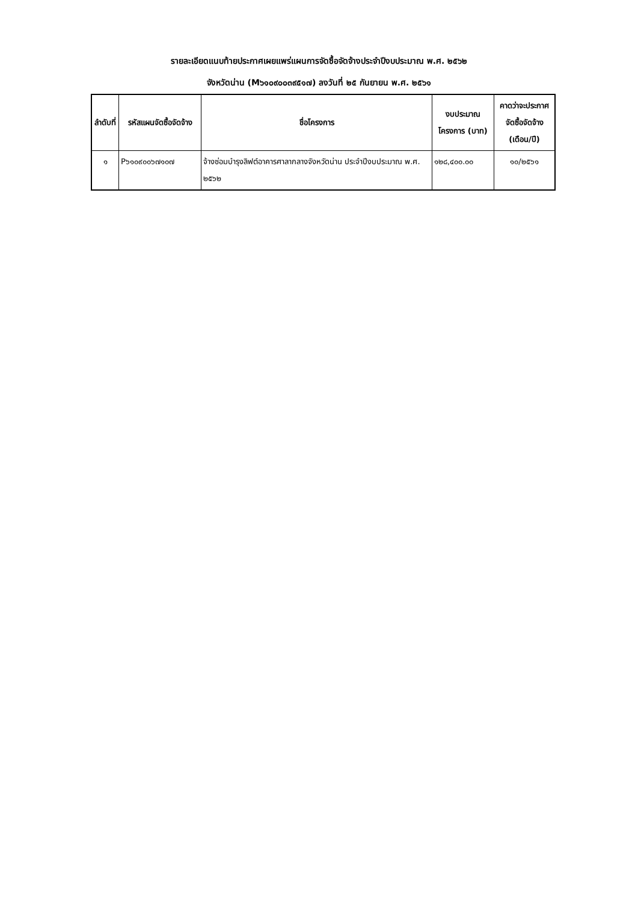รายละเอียดแนบท้ายประกาศเผยแพร่แผนการจัดซื้อจัดจ้างประจำปีงบประมาณ พ.ศ. ๒๕๖๒
จังหวัดน่าน (M๖๑๐๙๐๐๓๙๕๑๗) ลงวันที่ ๒๕ กันยายน พ.ศ. ๒๕๖๑
| ลำดับที่ | รหัสแผนจัดซื้อจัดจ้าง | ชื่อโครงการ | งบประมาณโครงการ (บาท) | คาดว่าจะประกาศจัดซื้อจัดจ้าง (เดือน/ปี) |
| --- | --- | --- | --- | --- |
| ๑ | P๖๑๐๙๐๐๖๗๑๐๗ | จ้างซ่อมบำรุงลิฟต์อาคารศาลากลางจังหวัดน่าน ประจำปีงบประมาณ พ.ศ. ๒๕๖๒ | ๑๒๘,๔๐๐.๐๐ | ๑๐/๒๕๖๑ |